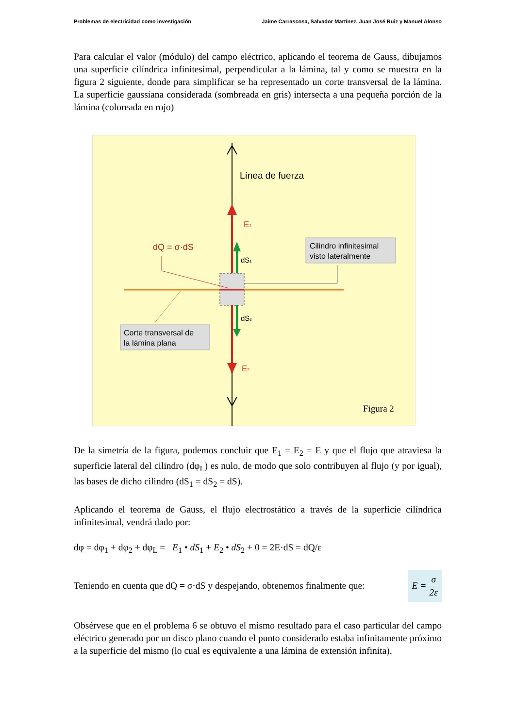Problemas de electricidad como investigación Jaime Carrascosa, Salvador Martínez, Juan José Ruiz y Manuel Alonso
Para calcular el valor (módulo) del campo eléctrico, aplicando el teorema de Gauss, dibujamos una superficie cilíndrica infinitesimal, perpendicular a la lámina, tal y como se muestra en la figura 2 siguiente, donde para simplificar se ha representado un corte transversal de la lámina. La superficie gaussiana considerada (sombreada en gris) intersecta a una pequeña porción de la lámina (coloreada en rojo)
Línea de fuerza
E1
E2
dS1
dS2
dQ = σ·dS
Cilindro infinitesimal
visto lateralmente
Corte transversal de
la lámina plana
Figura 2
De la simetría de la figura, podemos concluir que E<sub>1</sub> = E<sub>2</sub> = E y que el flujo que atraviesa la superficie lateral del cilindro (dφ<sub>L</sub>) es nulo, de modo que solo contribuyen al flujo (y por igual), las bases de dicho cilindro (dS<sub>1</sub> = dS<sub>2</sub> = dS).
Aplicando el teorema de Gauss, el flujo electrostático a través de la superficie cilíndrica infinitesimal, vendrá dado por:
dφ = dφ<sub>1</sub> + dφ<sub>2</sub> + dφ<sub>L</sub> = E<sub>1</sub> • dS<sub>1</sub> + E<sub>2</sub> • dS<sub>2</sub> + 0 = 2E·dS = dQ/ε
Teniendo en cuenta que dQ = σ·dS y despejando, obtenemos finalmente que: E = σ 2ε
Obsérvese que en el problema 6 se obtuvo el mismo resultado para el caso particular del campo eléctrico generado por un disco plano cuando el punto considerado estaba infinitamente próximo a la superficie del mismo (lo cual es equivalente a una lámina de extensión infinita).